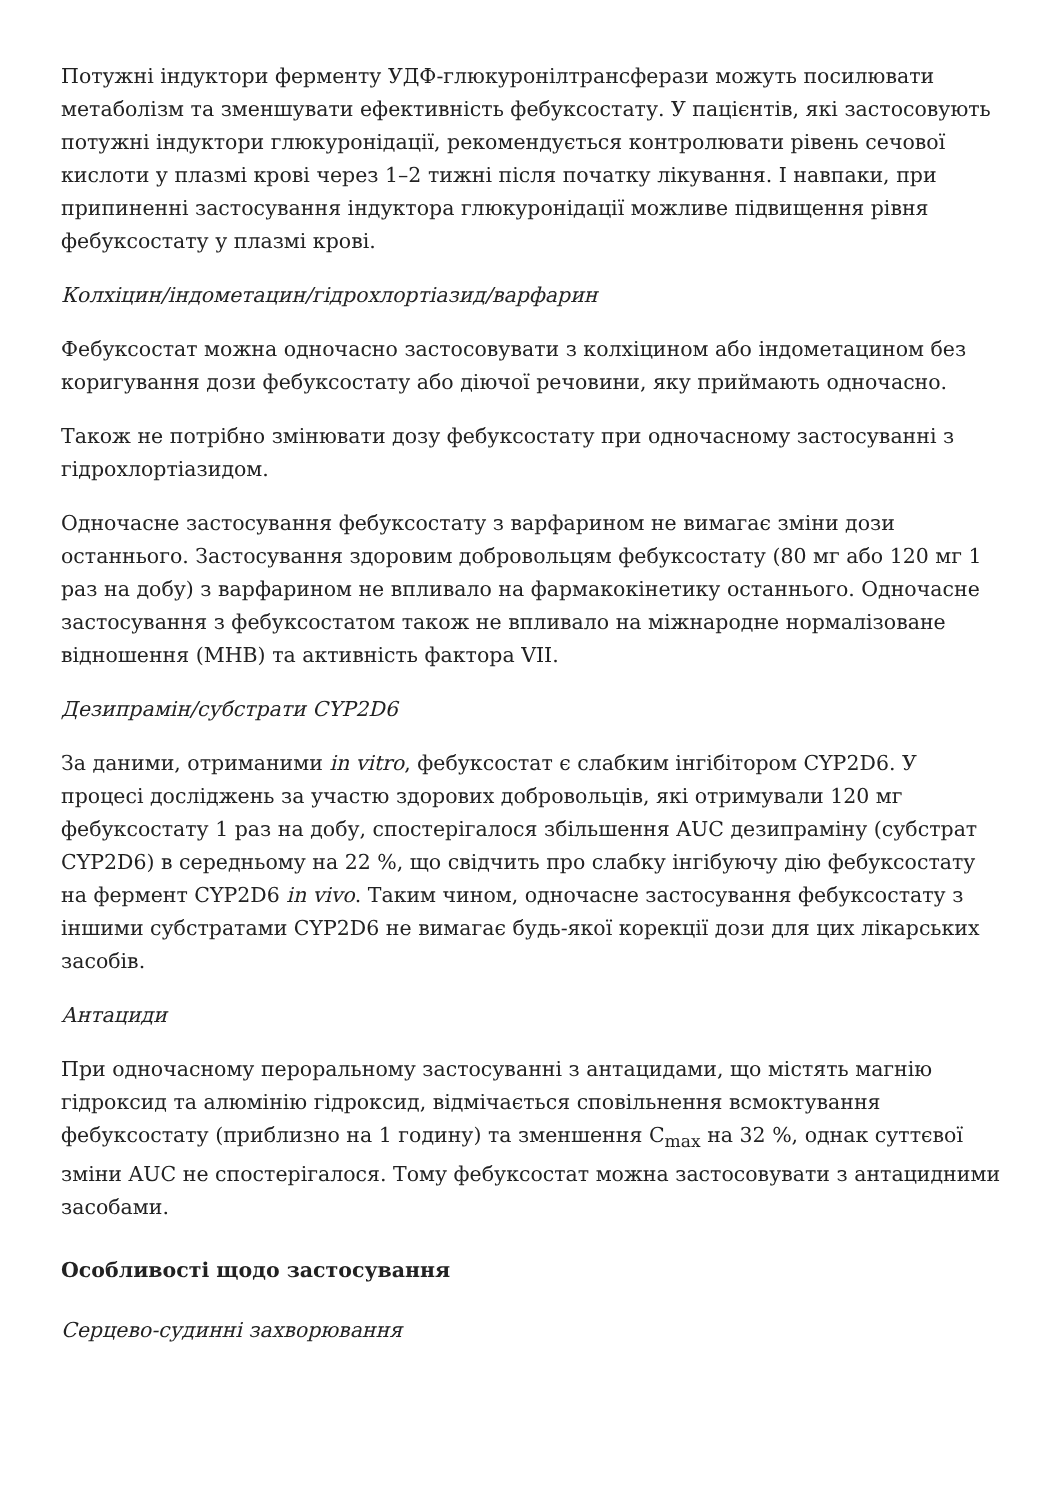Потужні індуктори ферменту УДФ-глюкуронілтрансферази можуть посилювати метаболізм та зменшувати ефективність фебуксостату. У пацієнтів, які застосовують потужні індуктори глюкуронідації, рекомендується контролювати рівень сечової кислоти у плазмі крові через 1–2 тижні після початку лікування. І навпаки, при припиненні застосування індуктора глюкуронідації можливе підвищення рівня фебуксостату у плазмі крові.
Колхіцин/індометацин/гідрохлортіазид/варфарин
Фебуксостат можна одночасно застосовувати з колхіцином або індометацином без коригування дози фебуксостату або діючої речовини, яку приймають одночасно.
Також не потрібно змінювати дозу фебуксостату при одночасному застосуванні з гідрохлортіазидом.
Одночасне застосування фебуксостату з варфарином не вимагає зміни дози останнього. Застосування здоровим добровольцям фебуксостату (80 мг або 120 мг 1 раз на добу) з варфарином не впливало на фармакокінетику останнього. Одночасне застосування з фебуксостатом також не впливало на міжнародне нормалізоване відношення (МНВ) та активність фактора VII.
Дезипрамін/субстрати CYP2D6
За даними, отриманими in vitro, фебуксостат є слабким інгібітором CYP2D6. У процесі досліджень за участю здорових добровольців, які отримували 120 мг фебуксостату 1 раз на добу, спостерігалося збільшення AUC дезипраміну (субстрат CYP2D6) в середньому на 22 %, що свідчить про слабку інгібуючу дію фебуксостату на фермент CYP2D6 in vivo. Таким чином, одночасне застосування фебуксостату з іншими субстратами CYP2D6 не вимагає будь-якої корекції дози для цих лікарських засобів.
Антациди
При одночасному пероральному застосуванні з антацидами, що містять магнію гідроксид та алюмінію гідроксид, відмічається сповільнення всмоктування фебуксостату (приблизно на 1 годину) та зменшення C<sub>max</sub> на 32 %, однак суттєвої зміни AUC не спостерігалося. Тому фебуксостат можна застосовувати з антацидними засобами.
Особливості щодо застосування
Серцево-судинні захворювання